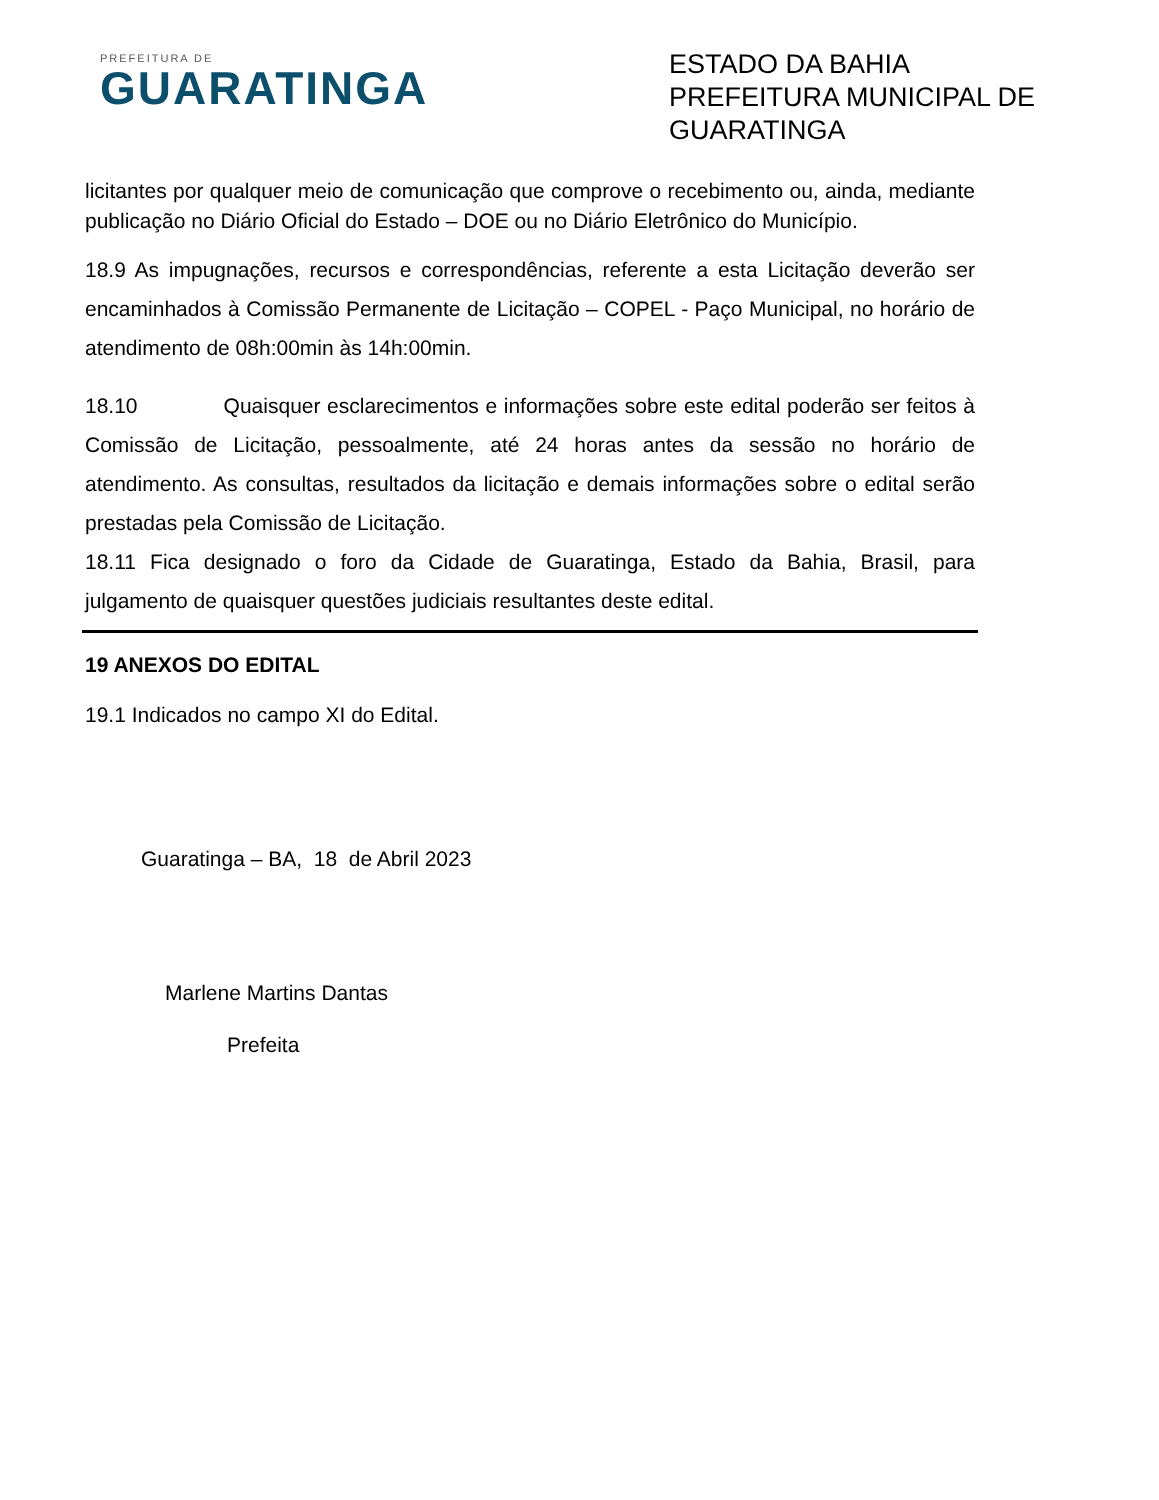PREFEITURA DE
GUARATINGA
ESTADO DA BAHIA
PREFEITURA MUNICIPAL DE GUARATINGA
licitantes por qualquer meio de comunicação que comprove o recebimento ou, ainda, mediante publicação no Diário Oficial do Estado – DOE ou no Diário Eletrônico do Município.
18.9 As impugnações, recursos e correspondências, referente a esta Licitação deverão ser encaminhados à Comissão Permanente de Licitação – COPEL - Paço Municipal, no horário de atendimento de 08h:00min às 14h:00min.
18.10 Quaisquer esclarecimentos e informações sobre este edital poderão ser feitos à Comissão de Licitação, pessoalmente, até 24 horas antes da sessão no horário de atendimento. As consultas, resultados da licitação e demais informações sobre o edital serão prestadas pela Comissão de Licitação.
18.11 Fica designado o foro da Cidade de Guaratinga, Estado da Bahia, Brasil, para julgamento de quaisquer questões judiciais resultantes deste edital.
19 ANEXOS DO EDITAL
19.1 Indicados no campo XI do Edital.
Guaratinga – BA, 18 de Abril 2023
Marlene Martins Dantas
Prefeita